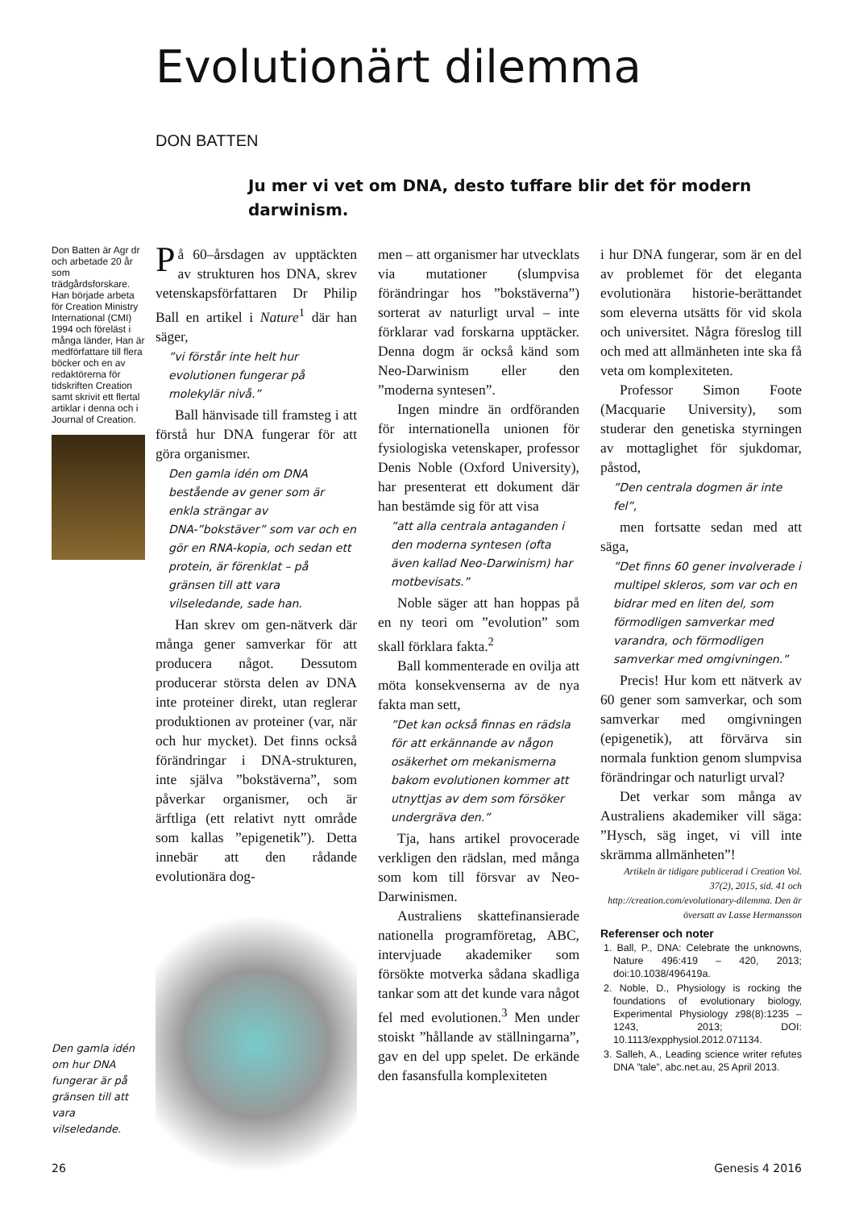Evolutionärt dilemma
DON BATTEN
Ju mer vi vet om DNA, desto tuffare blir det för modern darwinism.
Don Batten är Agr dr och arbetade 20 år som trädgårdsforskare. Han började arbeta för Creation Ministry International (CMI) 1994 och föreläst i många länder, Han är medförfattare till flera böcker och en av redaktörerna för tidskriften Creation samt skrivit ett flertal artiklar i denna och i Journal of Creation.
På 60–årsdagen av upptäckten av strukturen hos DNA, skrev vetenskapsförfattaren Dr Philip Ball en artikel i Nature<sup>1</sup> där han säger,
”vi förstår inte helt hur evolutionen fungerar på molekylär nivå.”
Ball hänvisade till framsteg i att förstå hur DNA fungerar för att göra organismer.
Den gamla idén om DNA bestående av gener som är enkla strängar av DNA-”bokstäver” som var och en gör en RNA-kopia, och sedan ett protein, är förenklat – på gränsen till att vara vilseledande, sade han.
Han skrev om gen-nätverk där många gener samverkar för att producera något. Dessutom producerar största delen av DNA inte proteiner direkt, utan reglerar produktionen av proteiner (var, när och hur mycket). Det finns också förändringar i DNA-strukturen, inte själva ”bokstäverna”, som påverkar organismer, och är ärftliga (ett relativt nytt område som kallas ”epigenetik”). Detta innebär att den rådande evolutionära dog-
men – att organismer har utvecklats via mutationer (slumpvisa förändringar hos ”bokstäverna”) sorterat av naturligt urval – inte förklarar vad forskarna upptäcker. Denna dogm är också känd som Neo-Darwinism eller den ”moderna syntesen”.
Ingen mindre än ordföranden för internationella unionen för fysiologiska vetenskaper, professor Denis Noble (Oxford University), har presenterat ett dokument där han bestämde sig för att visa
”att alla centrala antaganden i den moderna syntesen (ofta även kallad Neo-Darwinism) har motbevisats.”
Noble säger att han hoppas på en ny teori om ”evolution” som skall förklara fakta.<sup>2</sup>
Ball kommenterade en ovilja att möta konsekvenserna av de nya fakta man sett,
”Det kan också finnas en rädsla för att erkännande av någon osäkerhet om mekanismerna bakom evolutionen kommer att utnyttjas av dem som försöker undergräva den.”
Tja, hans artikel provocerade verkligen den rädslan, med många som kom till försvar av Neo-Darwinismen.
Australiens skattefinansierade nationella programföretag, ABC, intervjuade akademiker som försökte motverka sådana skadliga tankar som att det kunde vara något fel med evolutionen.<sup>3</sup> Men under stoiskt ”hållande av ställningarna”, gav en del upp spelet. De erkände den fasansfulla komplexiteten
i hur DNA fungerar, som är en del av problemet för det eleganta evolutionära historie-berättandet som eleverna utsätts för vid skola och universitet. Några föreslog till och med att allmänheten inte ska få veta om komplexiteten.
Professor Simon Foote (Macquarie University), som studerar den genetiska styrningen av mottaglighet för sjukdomar, påstod,
”Den centrala dogmen är inte fel”,
men fortsatte sedan med att säga,
”Det finns 60 gener involverade i multipel skleros, som var och en bidrar med en liten del, som förmodligen samverkar med varandra, och förmodligen samverkar med omgivningen.”
Precis! Hur kom ett nätverk av 60 gener som samverkar, och som samverkar med omgivningen (epigenetik), att förvärva sin normala funktion genom slumpvisa förändringar och naturligt urval?
Det verkar som många av Australiens akademiker vill säga: ”Hysch, säg inget, vi vill inte skrämma allmänheten”!
Artikeln är tidigare publicerad i Creation Vol. 37(2), 2015, sid. 41 och http://creation.com/evolutionary-dilemma. Den är översatt av Lasse Hermansson
Referenser och noter
1. Ball, P., DNA: Celebrate the unknowns, Nature 496:419 – 420, 2013; doi:10.1038/496419a.
2. Noble, D., Physiology is rocking the foundations of evolutionary biology, Experimental Physiology z98(8):1235 – 1243, 2013; DOI: 10.1113/expphysiol.2012.071134.
3. Salleh, A., Leading science writer refutes DNA ”tale”, abc.net.au, 25 April 2013.
Den gamla idén om hur DNA fungerar är på gränsen till att vara vilseledande.
26 Genesis 4 2016